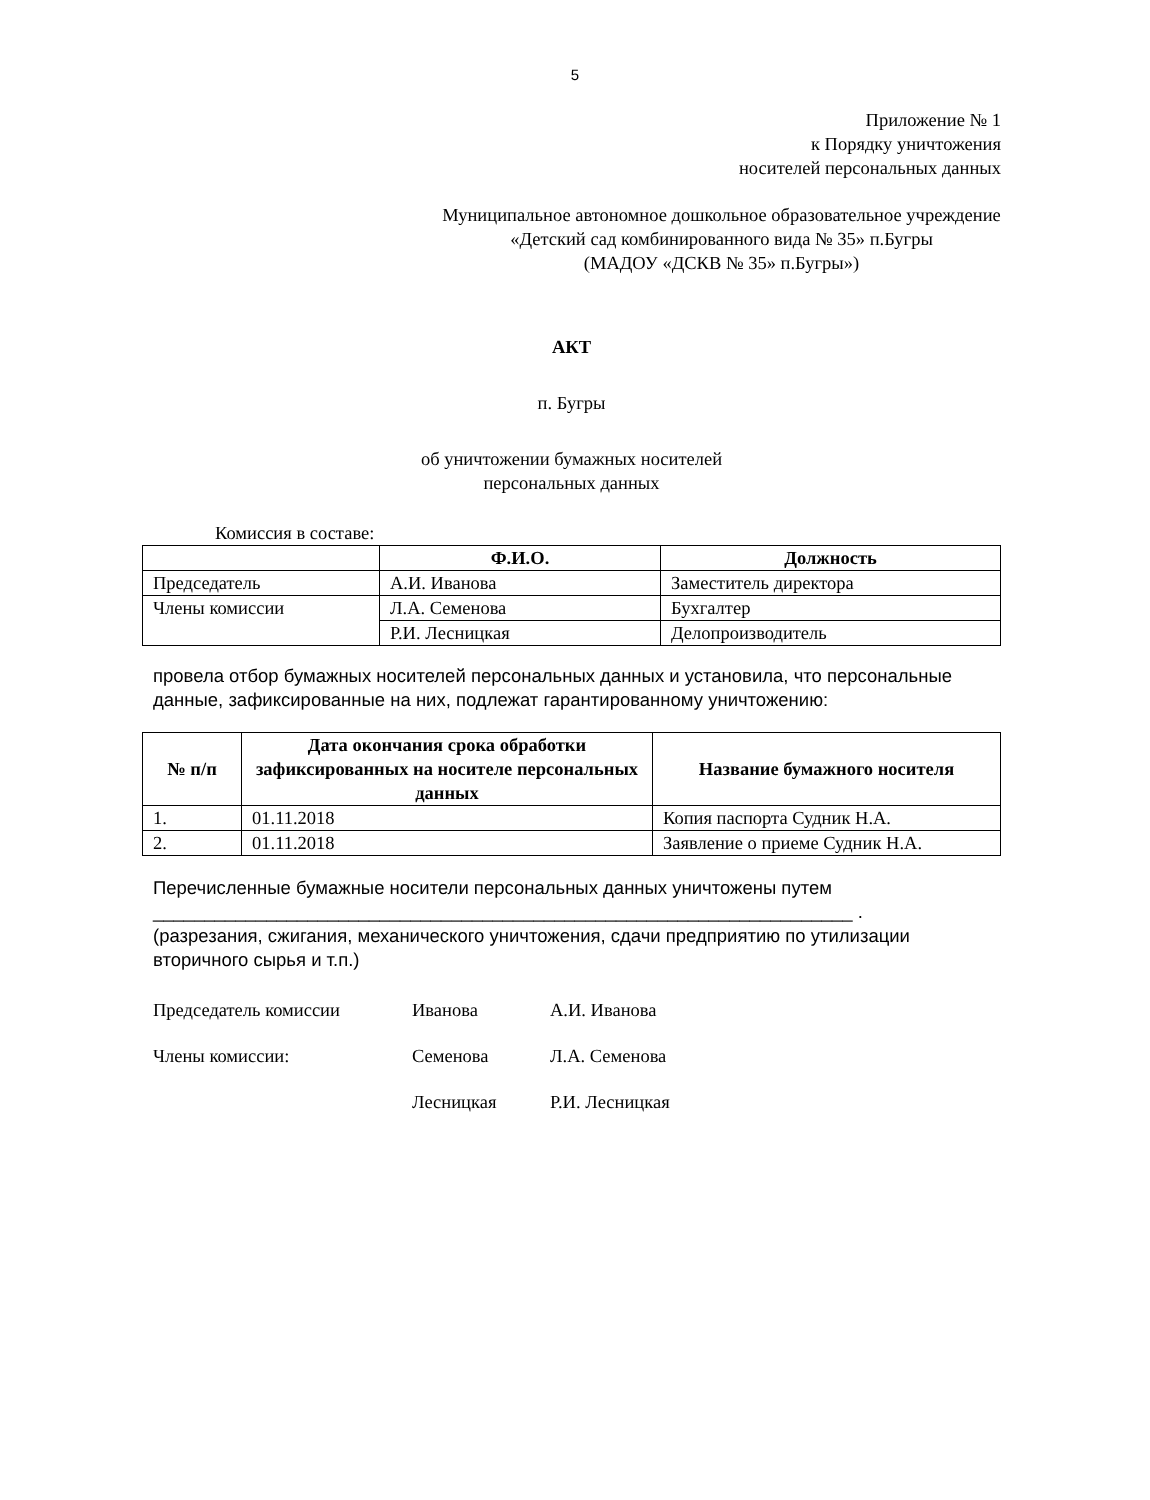5
Приложение № 1
к Порядку уничтожения
носителей персональных данных
Муниципальное автономное дошкольное образовательное учреждение
«Детский сад комбинированного вида № 35» п.Бугры
(МАДОУ «ДСКВ № 35» п.Бугры»)
АКТ
п. Бугры
об уничтожении бумажных носителей
персональных данных
Комиссия в составе:
| | Ф.И.О. | Должность |
| Председатель | А.И. Иванова | Заместитель директора |
| Члены комиссии | Л.А. Семенова | Бухгалтер |
| | Р.И. Лесницкая | Делопроизводитель |
провела отбор бумажных носителей персональных данных и установила, что персональные данные, зафиксированные на них, подлежат гарантированному уничтожению:
| № п/п | Дата окончания срока обработки зафиксированных на носителе персональных данных | Название бумажного носителя |
| --- | --- | --- |
| 1. | 01.11.2018 | Копия паспорта Судник Н.А. |
| 2. | 01.11.2018 | Заявление о приеме Судник Н.А. |
Перечисленные бумажные носители персональных данных уничтожены путем
____________________________________________________________________ .
(разрезания, сжигания, механического уничтожения, сдачи предприятию по утилизации вторичного сырья и т.п.)
Председатель комиссии Иванова А.И. Иванова
Члены комиссии: Семенова Л.А. Семенова
Лесницкая Р.И. Лесницкая